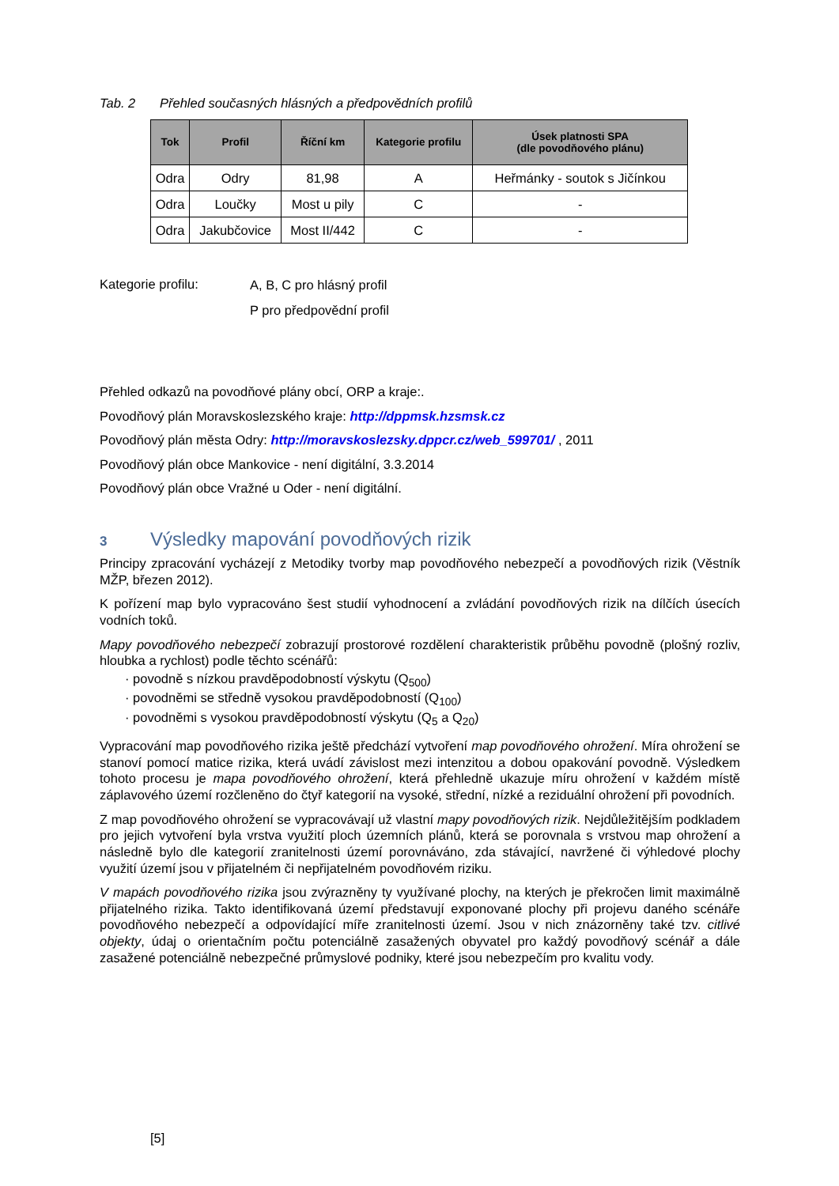Tab. 2 Přehled současných hlásných a předpovědních profilů
| Tok | Profil | Říční km | Kategorie profilu | Úsek platnosti SPA (dle povodňového plánu) |
| --- | --- | --- | --- | --- |
| Odra | Odry | 81,98 | A | Heřmánky - soutok s Jičínkou |
| Odra | Loučky | Most u pily | C | - |
| Odra | Jakubčovice | Most II/442 | C | - |
Kategorie profilu:
A, B, C pro hlásný profil
P pro předpovědní profil
Přehled odkazů na povodňové plány obcí, ORP a kraje:.
Povodňový plán Moravskoslezského kraje: http://dppmsk.hzsmsk.cz
Povodňový plán města Odry: http://moravskoslezsky.dppcr.cz/web_599701/ , 2011
Povodňový plán obce Mankovice - není digitální, 3.3.2014
Povodňový plán obce Vražné u Oder - není digitální.
3 Výsledky mapování povodňových rizik
Principy zpracování vycházejí z Metodiky tvorby map povodňového nebezpečí a povodňových rizik (Věstník MŽP, březen 2012).
K pořízení map bylo vypracováno šest studií vyhodnocení a zvládání povodňových rizik na dílčích úsecích vodních toků.
Mapy povodňového nebezpečí zobrazují prostorové rozdělení charakteristik průběhu povodně (plošný rozliv, hloubka a rychlost) podle těchto scénářů:
· povodně s nízkou pravděpodobností výskytu (Q<sub>500</sub>)
· povodněmi se středně vysokou pravděpodobností (Q<sub>100</sub>)
· povodněmi s vysokou pravděpodobností výskytu (Q<sub>5</sub> a Q<sub>20</sub>)
Vypracování map povodňového rizika ještě předchází vytvoření map povodňového ohrožení. Míra ohrožení se stanoví pomocí matice rizika, která uvádí závislost mezi intenzitou a dobou opakování povodně. Výsledkem tohoto procesu je mapa povodňového ohrožení, která přehledně ukazuje míru ohrožení v každém místě záplavového území rozčleněno do čtyř kategorií na vysoké, střední, nízké a reziduální ohrožení při povodních.
Z map povodňového ohrožení se vypracovávají už vlastní mapy povodňových rizik. Nejdůležitějším podkladem pro jejich vytvoření byla vrstva využití ploch územních plánů, která se porovnala s vrstvou map ohrožení a následně bylo dle kategorií zranitelnosti území porovnáváno, zda stávající, navržené či výhledové plochy využití území jsou v přijatelném či nepřijatelném povodňovém riziku.
V mapách povodňového rizika jsou zvýrazněny ty využívané plochy, na kterých je překročen limit maximálně přijatelného rizika. Takto identifikovaná území představují exponované plochy při projevu daného scénáře povodňového nebezpečí a odpovídající míře zranitelnosti území. Jsou v nich znázorněny také tzv. citlivé objekty, údaj o orientačním počtu potenciálně zasažených obyvatel pro každý povodňový scénář a dále zasažené potenciálně nebezpečné průmyslové podniky, které jsou nebezpečím pro kvalitu vody.
[5]